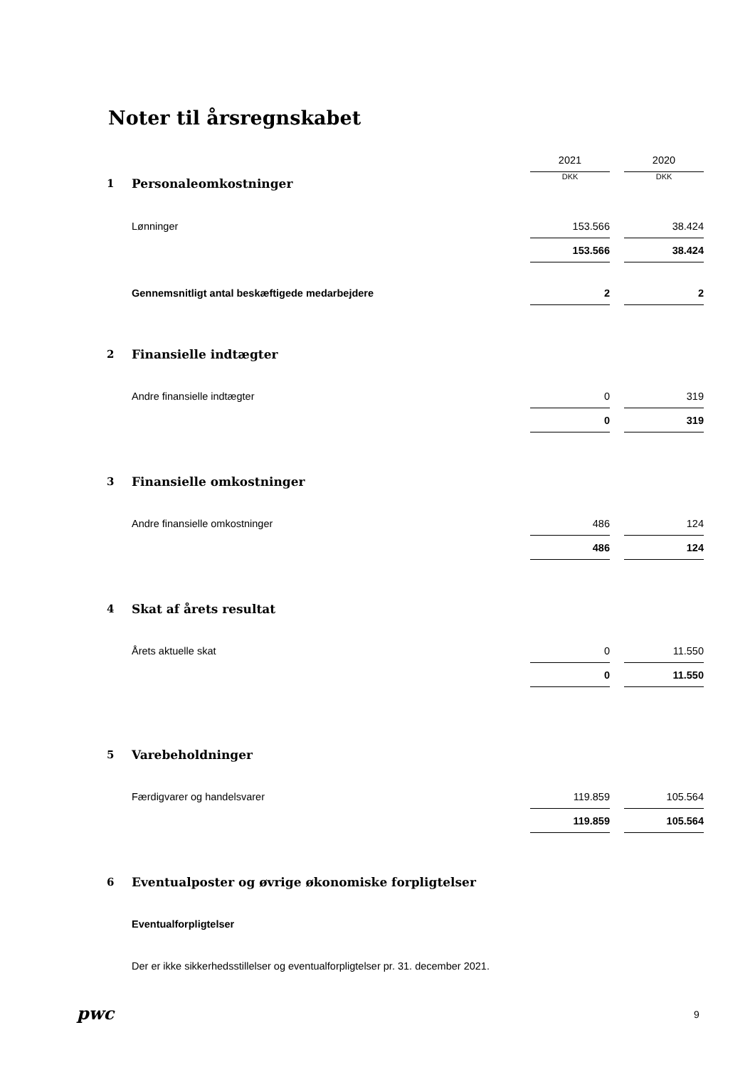Noter til årsregnskabet
| | | 2021 | | 2020 |
| 1 | Personaleomkostninger | DKK | | DKK |
| | Lønninger | 153.566 | | 38.424 |
| | | 153.566 | | 38.424 |
| | Gennemsnitligt antal beskæftigede medarbejdere | 2 | | 2 |
| 2 | Finansielle indtægter | | | |
| | Andre finansielle indtægter | 0 | | 319 |
| | | 0 | | 319 |
| 3 | Finansielle omkostninger | | | |
| | Andre finansielle omkostninger | 486 | | 124 |
| | | 486 | | 124 |
| 4 | Skat af årets resultat | | | |
| | Årets aktuelle skat | 0 | | 11.550 |
| | | 0 | | 11.550 |
| 5 | Varebeholdninger | | | |
| | Færdigvarer og handelsvarer | 119.859 | | 105.564 |
| | | 119.859 | | 105.564 |
| 6 | Eventualposter og øvrige økonomiske forpligtelser | | | |
| | Eventualforpligtelser | | | |
| | Der er ikke sikkerhedsstillelser og eventualforpligtelser pr. 31. december 2021. | | | |
pwc 9